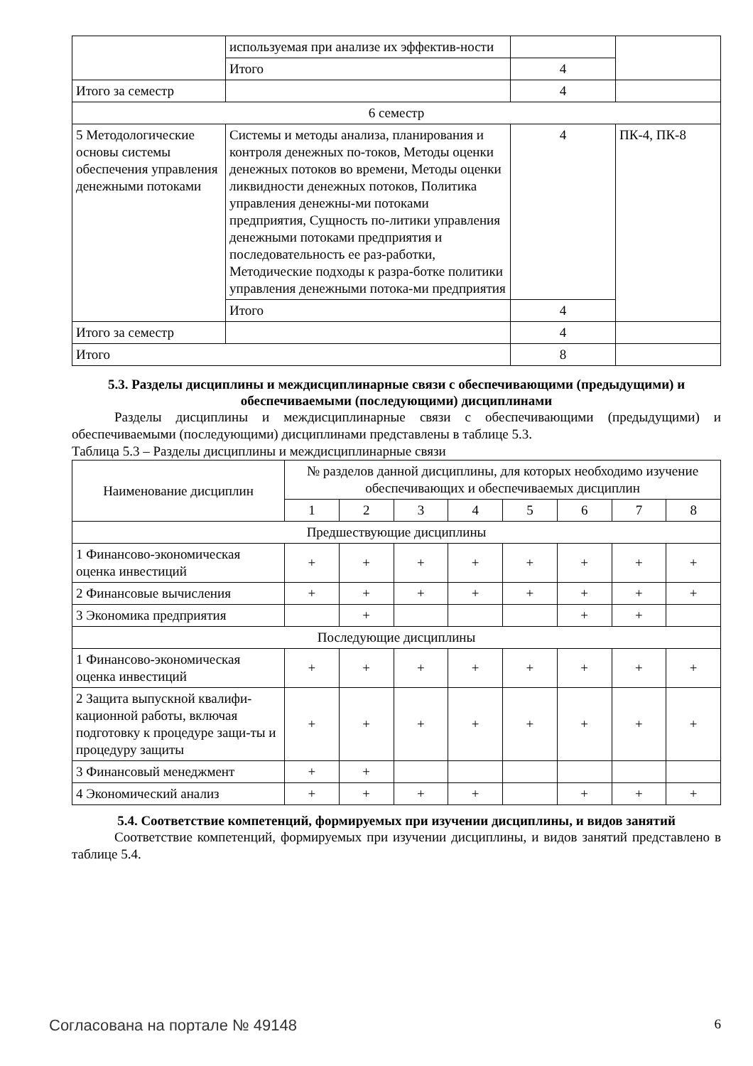| | используемая при анализе их эффектив-ности | | |
| | Итого | 4 | |
| Итого за семестр | | 4 | |
| 6 семестр | | | |
| 5 Методологические основы системы обеспечения управления денежными потоками | Системы и методы анализа, планирования и контроля денежных по-токов, Методы оценки денежных потоков во времени, Методы оценки ликвидности денежных потоков, Политика управления денежны-ми потоками предприятия, Сущность по-литики управления денежными потоками предприятия и последовательность ее раз-работки, Методические подходы к разра-ботке политики управления денежными потока-ми предприятия | 4 | ПК-4, ПК-8 |
| | Итого | 4 | |
| Итого за семестр | | 4 | |
| Итого | | 8 | |
5.3. Разделы дисциплины и междисциплинарные связи с обеспечивающими (предыдущими) и обеспечиваемыми (последующими) дисциплинами
Разделы дисциплины и междисциплинарные связи с обеспечивающими (предыдущими) и обеспечиваемыми (последующими) дисциплинами представлены в таблице 5.3.
Таблица 5.3 – Разделы дисциплины и междисциплинарные связи
| Наименование дисциплин | № разделов данной дисциплины, для которых необходимо изучение обеспечивающих и обеспечиваемых дисциплин | | | | | | | |
| --- | --- | --- | --- | --- | --- | --- | --- | --- |
| | 1 | 2 | 3 | 4 | 5 | 6 | 7 | 8 |
| Предшествующие дисциплины | | | | | | | | |
| 1 Финансово-экономическая оценка инвестиций | + | + | + | + | + | + | + | + |
| 2 Финансовые вычисления | + | + | + | + | + | + | + | + |
| 3 Экономика предприятия | | + | | | | + | + | |
| Последующие дисциплины | | | | | | | | |
| 1 Финансово-экономическая оценка инвестиций | + | + | + | + | + | + | + | + |
| 2 Защита выпускной квалифи-кационной работы, включая подготовку к процедуре защи-ты и процедуру защиты | + | + | + | + | + | + | + | + |
| 3 Финансовый менеджмент | + | + | | | | | | |
| 4 Экономический анализ | + | + | + | + | | + | + | + |
5.4. Соответствие компетенций, формируемых при изучении дисциплины, и видов занятий
Соответствие компетенций, формируемых при изучении дисциплины, и видов занятий представлено в таблице 5.4.
Согласована на портале № 49148 6